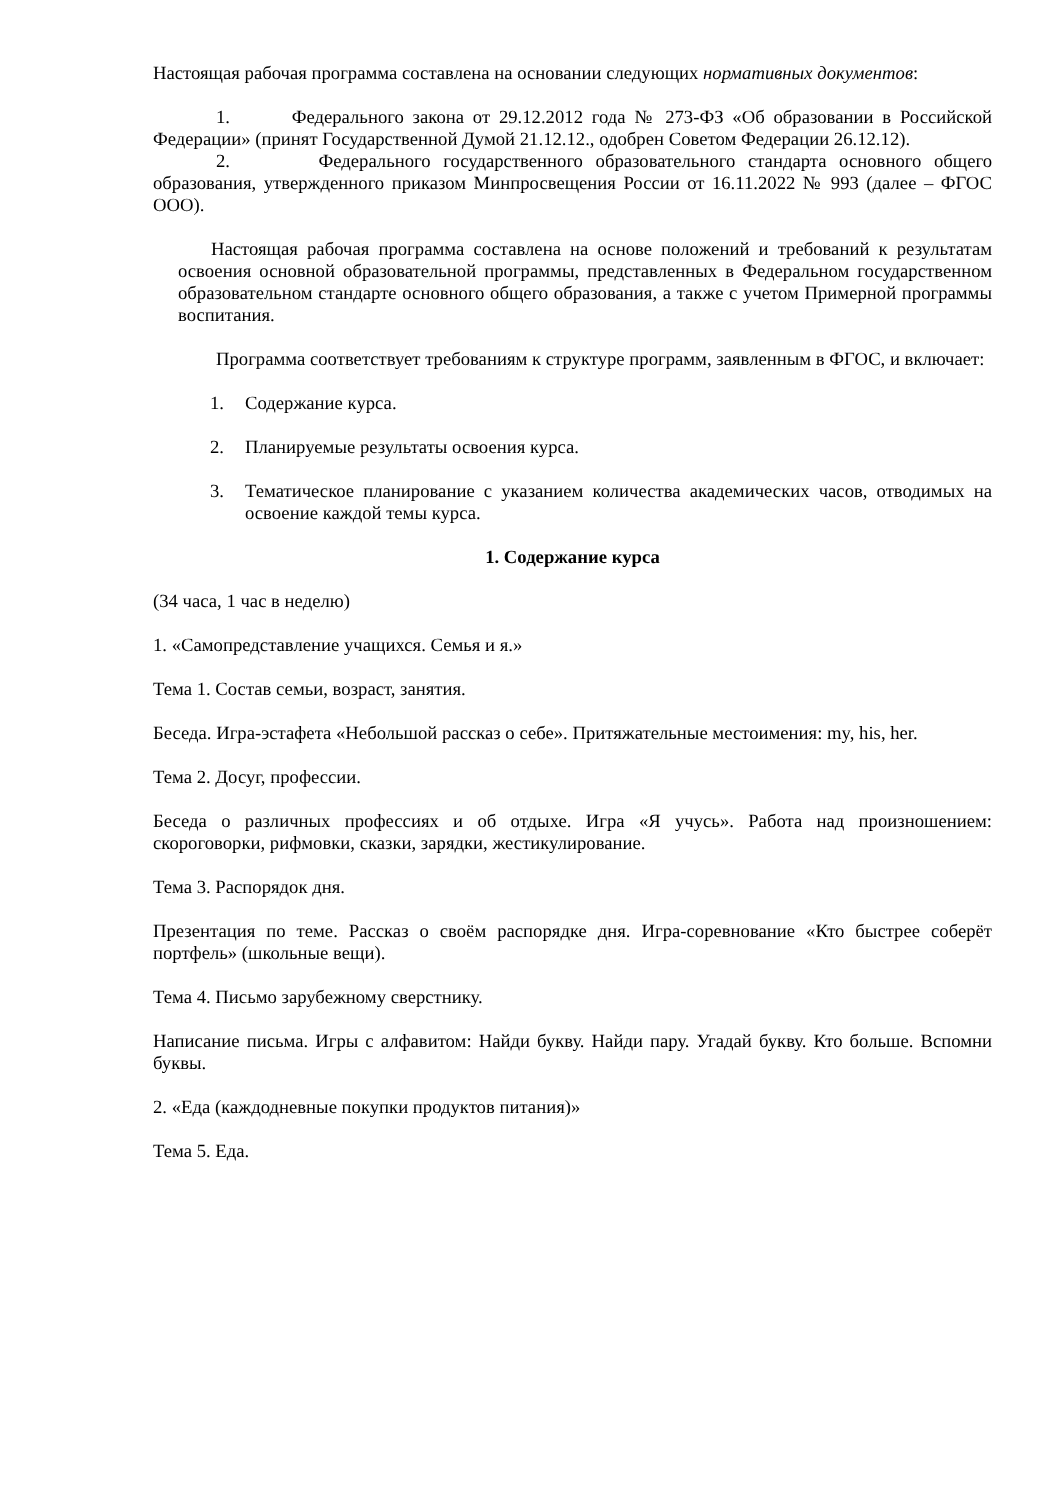Настоящая рабочая программа составлена на основании следующих нормативных документов:
1. Федерального закона от 29.12.2012 года № 273-ФЗ «Об образовании в Российской Федерации» (принят Государственной Думой 21.12.12., одобрен Советом Федерации 26.12.12).
2. Федерального государственного образовательного стандарта основного общего образования, утвержденного приказом Минпросвещения России от 16.11.2022 № 993 (далее – ФГОС ООО).
Настоящая рабочая программа составлена на основе положений и требований к результатам освоения основной образовательной программы, представленных в Федеральном государственном образовательном стандарте основного общего образования, а также с учетом Примерной программы воспитания.
Программа соответствует требованиям к структуре программ, заявленным в ФГОС, и включает:
1. Содержание курса.
2. Планируемые результаты освоения курса.
3. Тематическое планирование с указанием количества академических часов, отводимых на освоение каждой темы курса.
1. Содержание курса
(34 часа, 1 час в неделю)
1. «Самопредставление учащихся. Семья и я.»
Тема 1. Состав семьи, возраст, занятия.
Беседа. Игра-эстафета «Небольшой рассказ о себе». Притяжательные местоимения: my, his, her.
Тема 2. Досуг, профессии.
Беседа о различных профессиях и об отдыхе. Игра «Я учусь». Работа над произношением: скороговорки, рифмовки, сказки, зарядки, жестикулирование.
Тема 3. Распорядок дня.
Презентация по теме. Рассказ о своём распорядке дня. Игра-соревнование «Кто быстрее соберёт портфель» (школьные вещи).
Тема 4. Письмо зарубежному сверстнику.
Написание письма. Игры с алфавитом: Найди букву. Найди пару. Угадай букву. Кто больше. Вспомни буквы.
2. «Еда (каждодневные покупки продуктов питания)»
Тема 5. Еда.